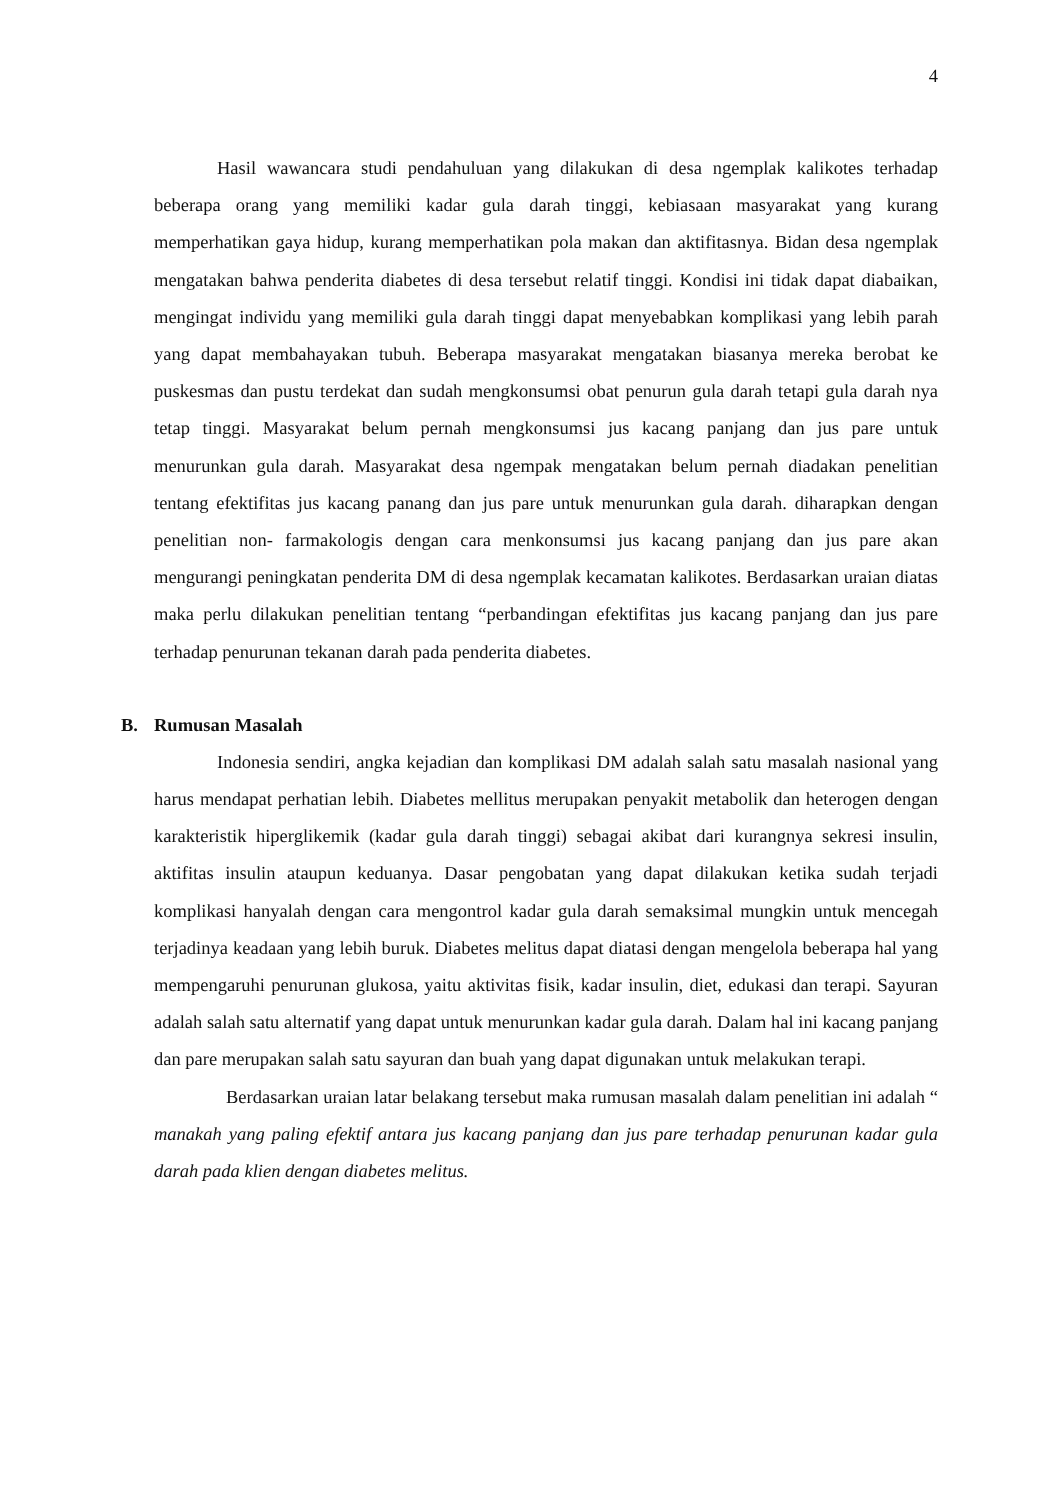4
Hasil wawancara studi pendahuluan yang dilakukan di desa ngemplak kalikotes terhadap beberapa orang yang memiliki kadar gula darah tinggi, kebiasaan masyarakat yang kurang memperhatikan gaya hidup, kurang memperhatikan pola makan dan aktifitasnya. Bidan desa ngemplak mengatakan bahwa penderita diabetes di desa tersebut relatif tinggi. Kondisi ini tidak dapat diabaikan, mengingat individu yang memiliki gula darah tinggi dapat menyebabkan komplikasi yang lebih parah yang dapat membahayakan tubuh. Beberapa masyarakat mengatakan biasanya mereka berobat ke puskesmas dan pustu terdekat dan sudah mengkonsumsi obat penurun gula darah tetapi gula darah nya tetap tinggi. Masyarakat belum pernah mengkonsumsi jus kacang panjang dan jus pare untuk menurunkan gula darah. Masyarakat desa ngempak mengatakan belum pernah diadakan penelitian tentang efektifitas jus kacang panang dan jus pare untuk menurunkan gula darah. diharapkan dengan penelitian non- farmakologis dengan cara menkonsumsi jus kacang panjang dan jus pare akan mengurangi peningkatan penderita DM di desa ngemplak kecamatan kalikotes. Berdasarkan uraian diatas maka perlu dilakukan penelitian tentang “perbandingan efektifitas jus kacang panjang dan jus pare terhadap penurunan tekanan darah pada penderita diabetes.
B. Rumusan Masalah
Indonesia sendiri, angka kejadian dan komplikasi DM adalah salah satu masalah nasional yang harus mendapat perhatian lebih. Diabetes mellitus merupakan penyakit metabolik dan heterogen dengan karakteristik hiperglikemik (kadar gula darah tinggi) sebagai akibat dari kurangnya sekresi insulin, aktifitas insulin ataupun keduanya. Dasar pengobatan yang dapat dilakukan ketika sudah terjadi komplikasi hanyalah dengan cara mengontrol kadar gula darah semaksimal mungkin untuk mencegah terjadinya keadaan yang lebih buruk. Diabetes melitus dapat diatasi dengan mengelola beberapa hal yang mempengaruhi penurunan glukosa, yaitu aktivitas fisik, kadar insulin, diet, edukasi dan terapi. Sayuran adalah salah satu alternatif yang dapat untuk menurunkan kadar gula darah. Dalam hal ini kacang panjang dan pare merupakan salah satu sayuran dan buah yang dapat digunakan untuk melakukan terapi.
Berdasarkan uraian latar belakang tersebut maka rumusan masalah dalam penelitian ini adalah “ manakah yang paling efektif antara jus kacang panjang dan jus pare terhadap penurunan kadar gula darah pada klien dengan diabetes melitus.